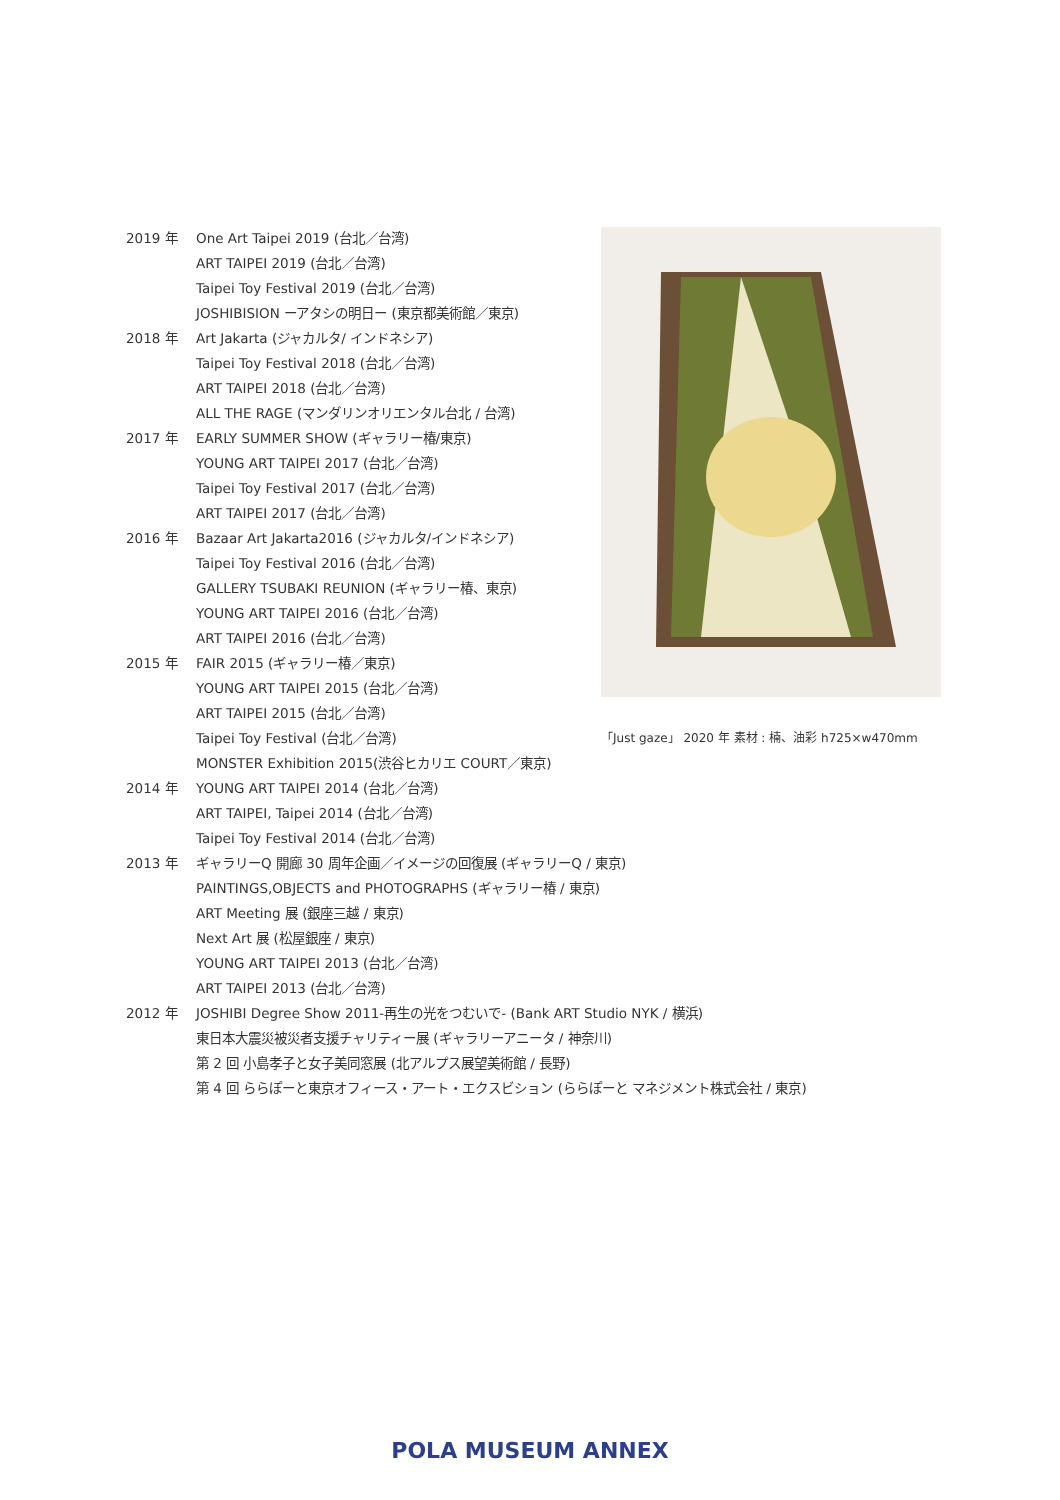2019 年 One Art Taipei 2019 (台北／台湾)
ART TAIPEI 2019 (台北／台湾)
Taipei Toy Festival 2019 (台北／台湾)
JOSHIBISION ーアタシの明日ー (東京都美術館／東京)
2018 年 Art Jakarta (ジャカルタ/ インドネシア)
Taipei Toy Festival 2018 (台北／台湾)
ART TAIPEI 2018 (台北／台湾)
ALL THE RAGE (マンダリンオリエンタル台北 / 台湾)
2017 年 EARLY SUMMER SHOW (ギャラリー椿/東京)
YOUNG ART TAIPEI 2017 (台北／台湾)
Taipei Toy Festival 2017 (台北／台湾)
ART TAIPEI 2017 (台北／台湾)
2016 年 Bazaar Art Jakarta2016 (ジャカルタ/インドネシア)
Taipei Toy Festival 2016 (台北／台湾)
GALLERY TSUBAKI REUNION (ギャラリー椿、東京)
YOUNG ART TAIPEI 2016 (台北／台湾)
ART TAIPEI 2016 (台北／台湾)
2015 年 FAIR 2015 (ギャラリー椿／東京)
YOUNG ART TAIPEI 2015 (台北／台湾)
ART TAIPEI 2015 (台北／台湾)
Taipei Toy Festival (台北／台湾)
MONSTER Exhibition 2015(渋谷ヒカリエ COURT／東京)
2014 年 YOUNG ART TAIPEI 2014 (台北／台湾)
ART TAIPEI, Taipei 2014 (台北／台湾)
Taipei Toy Festival 2014 (台北／台湾)
2013 年 ギャラリーQ 開廊 30 周年企画／イメージの回復展 (ギャラリーQ / 東京)
PAINTINGS,OBJECTS and PHOTOGRAPHS (ギャラリー椿 / 東京)
ART Meeting 展 (銀座三越 / 東京)
Next Art 展 (松屋銀座 / 東京)
YOUNG ART TAIPEI 2013 (台北／台湾)
ART TAIPEI 2013 (台北／台湾)
2012 年 JOSHIBI Degree Show 2011-再生の光をつむいで- (Bank ART Studio NYK / 横浜)
東日本大震災被災者支援チャリティー展 (ギャラリーアニータ / 神奈川)
第 2 回 小島孝子と女子美同窓展 (北アルプス展望美術館 / 長野)
第 4 回 ららぽーと東京オフィース・アート・エクスビション (ららぽーと マネジメント株式会社 / 東京)
「Just gaze」 2020 年 素材 : 楠、油彩 h725×w470mm
POLA MUSEUM ANNEX